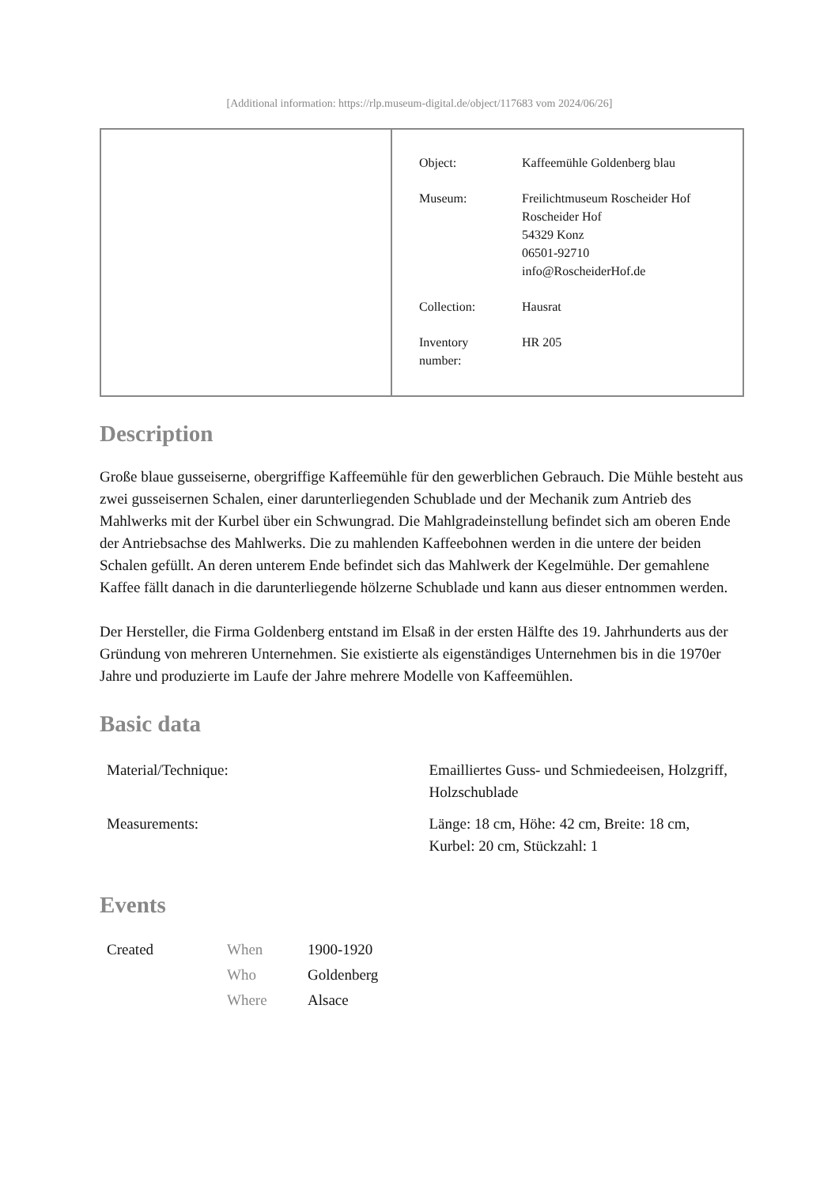[Additional information: https://rlp.museum-digital.de/object/117683 vom 2024/06/26]
| Object: | Kaffeemühle Goldenberg blau |
| Museum: | Freilichtmuseum Roscheider Hof Roscheider Hof 54329 Konz 06501-92710 info@RoscheiderHof.de |
| Collection: | Hausrat |
| Inventory number: | HR 205 |
Description
Große blaue gusseiserne, obergriffige Kaffeemühle für den gewerblichen Gebrauch. Die Mühle besteht aus zwei gusseisernen Schalen, einer darunterliegenden Schublade und der Mechanik zum Antrieb des Mahlwerks mit der Kurbel über ein Schwungrad. Die Mahlgradeinstellung befindet sich am oberen Ende der Antriebsachse des Mahlwerks. Die zu mahlenden Kaffeebohnen werden in die untere der beiden Schalen gefüllt. An deren unterem Ende befindet sich das Mahlwerk der Kegelmühle. Der gemahlene Kaffee fällt danach in die darunterliegende hölzerne Schublade und kann aus dieser entnommen werden.
Der Hersteller, die Firma Goldenberg entstand im Elsaß in der ersten Hälfte des 19. Jahrhunderts aus der Gründung von mehreren Unternehmen. Sie existierte als eigenständiges Unternehmen bis in die 1970er Jahre und produzierte im Laufe der Jahre mehrere Modelle von Kaffeemühlen.
Basic data
| Material/Technique: | Emailliertes Guss- und Schmiedeeisen, Holzgriff, Holzschublade |
| Measurements: | Länge: 18 cm, Höhe: 42 cm, Breite: 18 cm, Kurbel: 20 cm, Stückzahl: 1 |
Events
| Created | When | 1900-1920 |
| | Who | Goldenberg |
| | Where | Alsace |